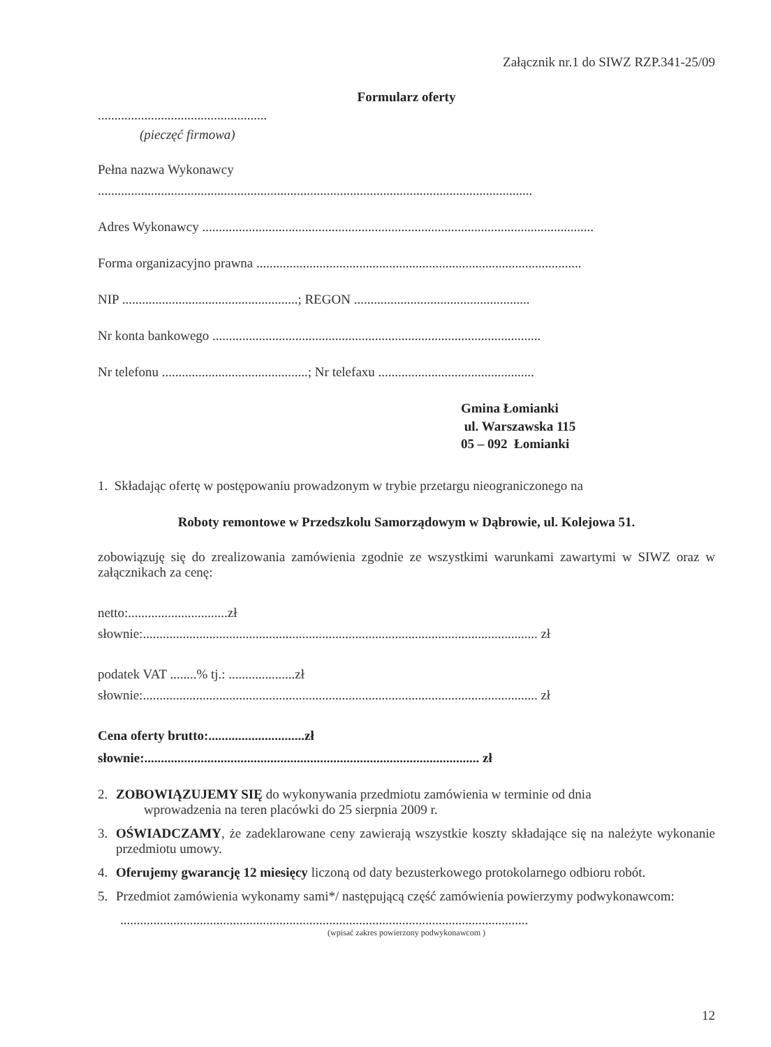Załącznik nr.1 do SIWZ RZP.341-25/09
Formularz oferty
...................................................
(pieczęć firmowa)
Pełna nazwa Wykonawcy
...................................................................................................................................
Adres Wykonawcy ......................................................................................................................
Forma organizacyjno prawna ..................................................................................................
NIP .....................................................; REGON .....................................................
Nr konta bankowego ...................................................................................................
Nr telefonu ............................................; Nr telefaxu ...............................................
Gmina Łomianki
ul. Warszawska 115
05 – 092 Łomianki
1. Składając ofertę w postępowaniu prowadzonym w trybie przetargu nieograniczonego na
Roboty remontowe w Przedszkolu Samorządowym w Dąbrowie, ul. Kolejowa 51.
zobowiązuję się do zrealizowania zamówienia zgodnie ze wszystkimi warunkami zawartymi w SIWZ oraz w załącznikach za cenę:
netto:..............................zł
słownie:....................................................................................................................... zł
podatek VAT ........% tj.: ....................zł
słownie:....................................................................................................................... zł
Cena oferty brutto:.............................zł
słownie:..................................................................................................... zł
2. ZOBOWIĄZUJEMY SIĘ do wykonywania przedmiotu zamówienia w terminie od dnia
wprowadzenia na teren placówki do 25 sierpnia 2009 r.
3. OŚWIADCZAMY, że zadeklarowane ceny zawierają wszystkie koszty składające się na należyte wykonanie przedmiotu umowy.
4. Oferujemy gwarancję 12 miesięcy liczoną od daty bezusterkowego protokolarnego odbioru robót.
5. Przedmiot zamówienia wykonamy sami*/ następującą część zamówienia powierzymy podwykonawcom:
...........................................................................................................................
(wpisać zakres powierzony podwykonawcom )
12